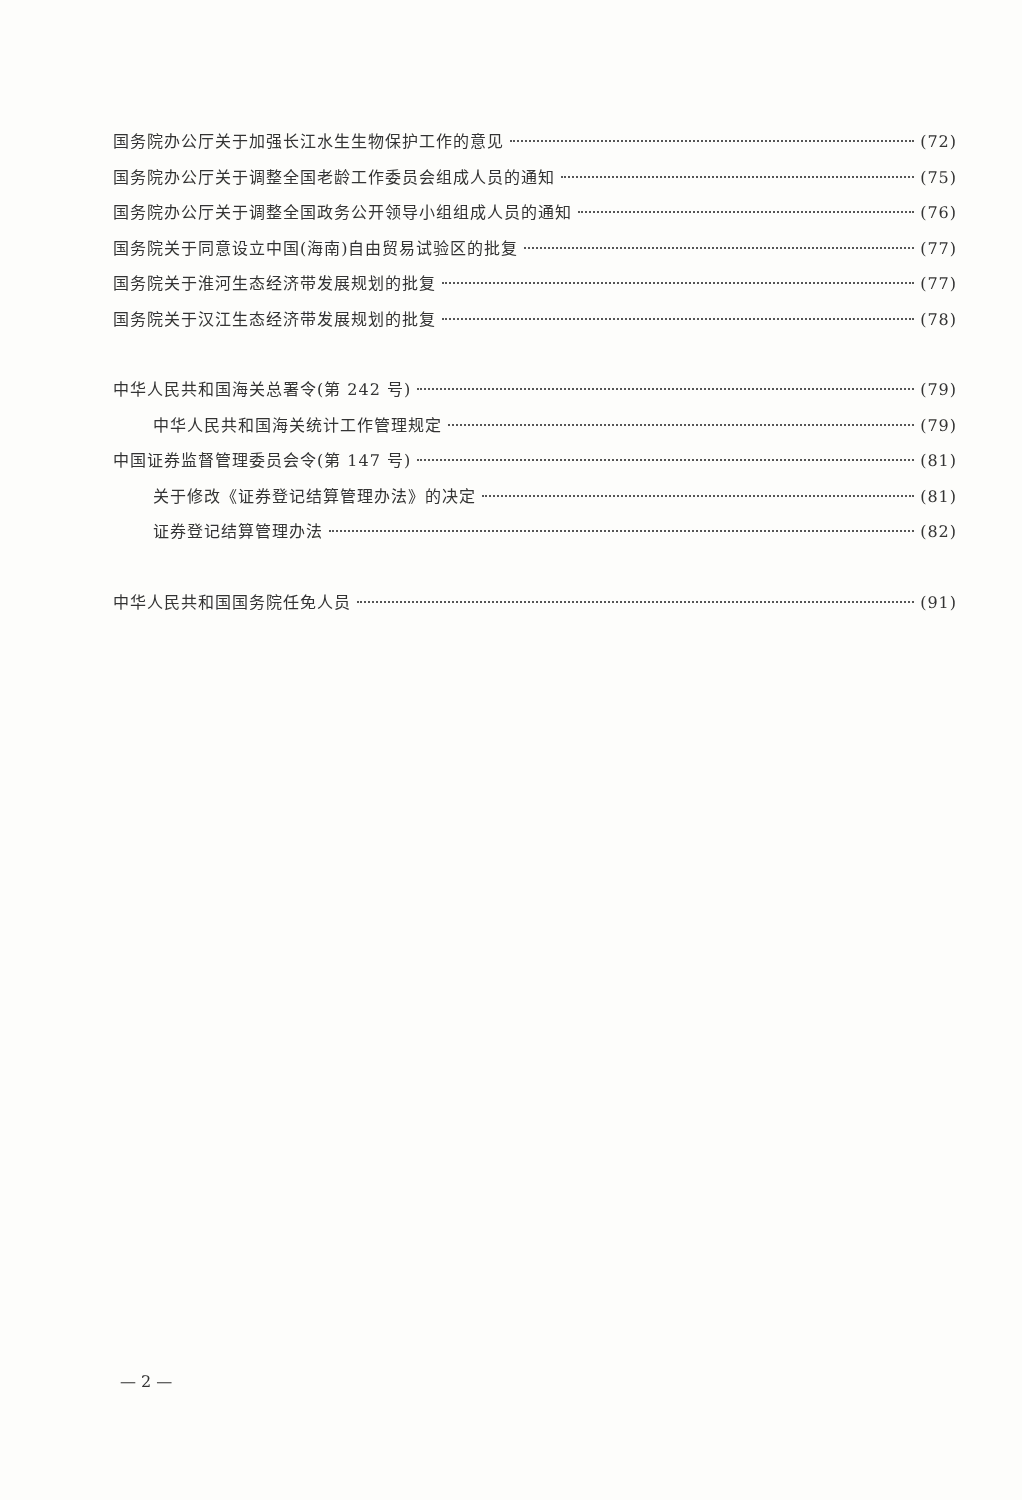国务院办公厅关于加强长江水生生物保护工作的意见 (72)
国务院办公厅关于调整全国老龄工作委员会组成人员的通知 (75)
国务院办公厅关于调整全国政务公开领导小组组成人员的通知 (76)
国务院关于同意设立中国(海南)自由贸易试验区的批复 (77)
国务院关于淮河生态经济带发展规划的批复 (77)
国务院关于汉江生态经济带发展规划的批复 (78)
中华人民共和国海关总署令(第 242 号) (79)
中华人民共和国海关统计工作管理规定 (79)
中国证券监督管理委员会令(第 147 号) (81)
关于修改《证券登记结算管理办法》的决定 (81)
证券登记结算管理办法 (82)
中华人民共和国国务院任免人员 (91)
— 2 —